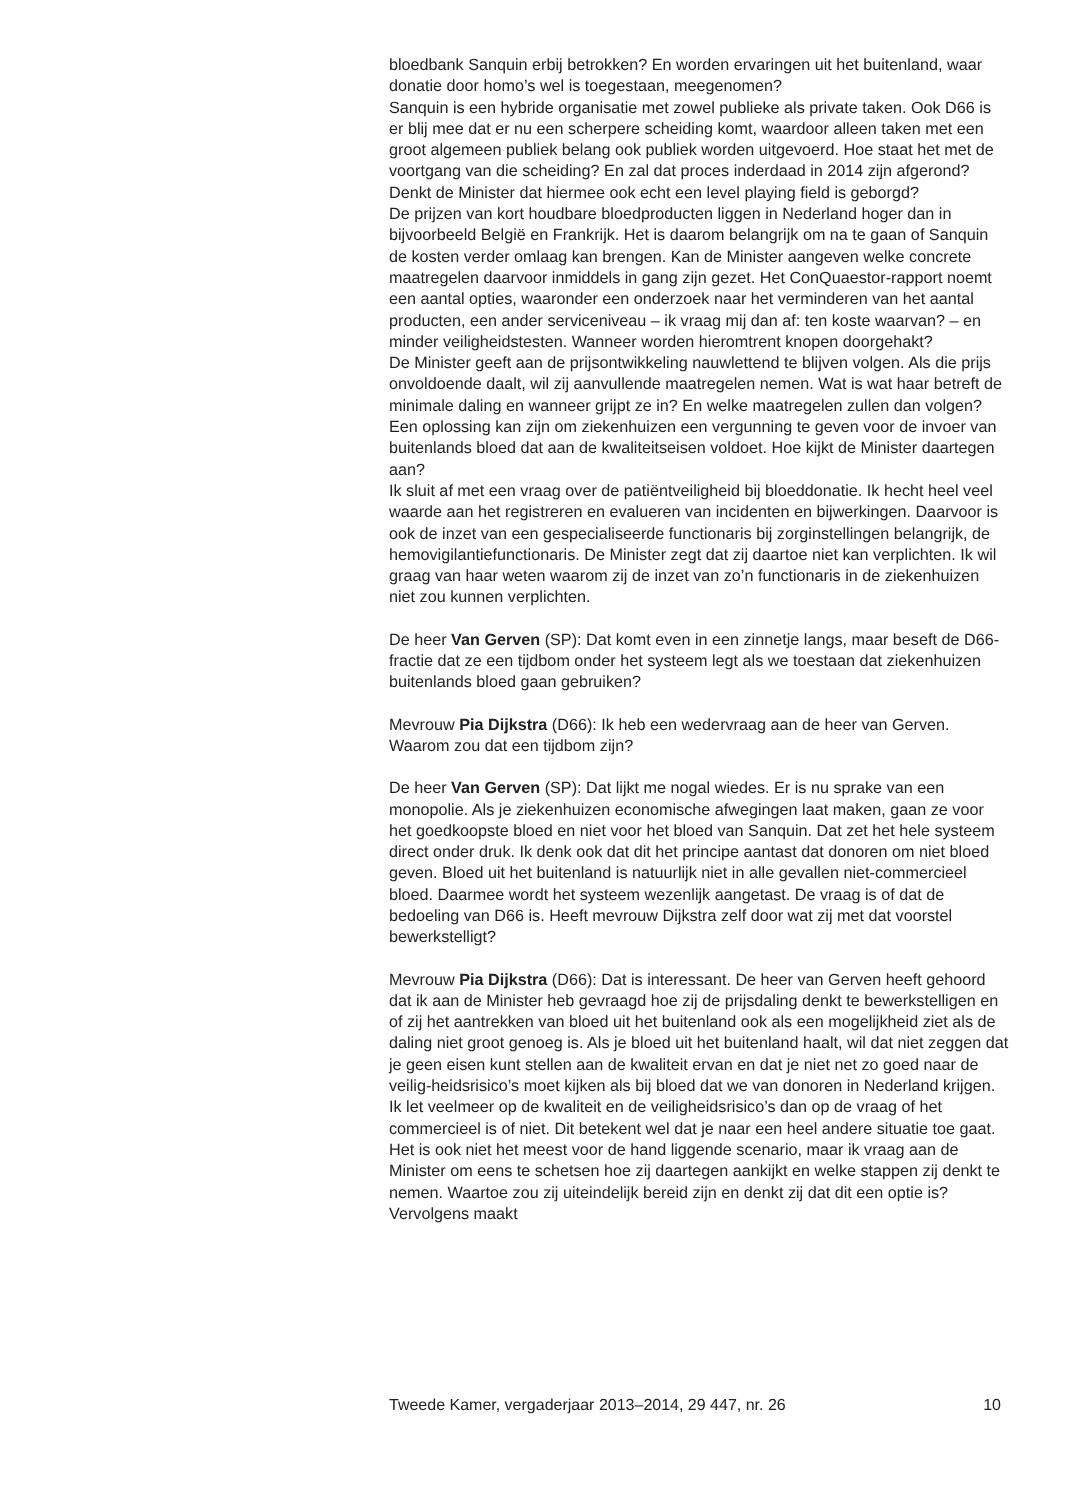bloedbank Sanquin erbij betrokken? En worden ervaringen uit het buitenland, waar donatie door homo’s wel is toegestaan, meegenomen?
Sanquin is een hybride organisatie met zowel publieke als private taken. Ook D66 is er blij mee dat er nu een scherpere scheiding komt, waardoor alleen taken met een groot algemeen publiek belang ook publiek worden uitgevoerd. Hoe staat het met de voortgang van die scheiding? En zal dat proces inderdaad in 2014 zijn afgerond? Denkt de Minister dat hiermee ook echt een level playing field is geborgd?
De prijzen van kort houdbare bloedproducten liggen in Nederland hoger dan in bijvoorbeeld België en Frankrijk. Het is daarom belangrijk om na te gaan of Sanquin de kosten verder omlaag kan brengen. Kan de Minister aangeven welke concrete maatregelen daarvoor inmiddels in gang zijn gezet. Het ConQuaestor-rapport noemt een aantal opties, waaronder een onderzoek naar het verminderen van het aantal producten, een ander serviceniveau – ik vraag mij dan af: ten koste waarvan? – en minder veiligheidstesten. Wanneer worden hieromtrent knopen doorgehakt?
De Minister geeft aan de prijsontwikkeling nauwlettend te blijven volgen. Als die prijs onvoldoende daalt, wil zij aanvullende maatregelen nemen. Wat is wat haar betreft de minimale daling en wanneer grijpt ze in? En welke maatregelen zullen dan volgen? Een oplossing kan zijn om ziekenhuizen een vergunning te geven voor de invoer van buitenlands bloed dat aan de kwaliteitseisen voldoet. Hoe kijkt de Minister daartegen aan?
Ik sluit af met een vraag over de patiëntveiligheid bij bloeddonatie. Ik hecht heel veel waarde aan het registreren en evalueren van incidenten en bijwerkingen. Daarvoor is ook de inzet van een gespecialiseerde functionaris bij zorginstellingen belangrijk, de hemovigilantiefunctionaris. De Minister zegt dat zij daartoe niet kan verplichten. Ik wil graag van haar weten waarom zij de inzet van zo’n functionaris in de ziekenhuizen niet zou kunnen verplichten.
De heer Van Gerven (SP): Dat komt even in een zinnetje langs, maar beseft de D66-fractie dat ze een tijdbom onder het systeem legt als we toestaan dat ziekenhuizen buitenlands bloed gaan gebruiken?
Mevrouw Pia Dijkstra (D66): Ik heb een wedervraag aan de heer van Gerven. Waarom zou dat een tijdbom zijn?
De heer Van Gerven (SP): Dat lijkt me nogal wiedes. Er is nu sprake van een monopolie. Als je ziekenhuizen economische afwegingen laat maken, gaan ze voor het goedkoopste bloed en niet voor het bloed van Sanquin. Dat zet het hele systeem direct onder druk. Ik denk ook dat dit het principe aantast dat donoren om niet bloed geven. Bloed uit het buitenland is natuurlijk niet in alle gevallen niet-commercieel bloed. Daarmee wordt het systeem wezenlijk aangetast. De vraag is of dat de bedoeling van D66 is. Heeft mevrouw Dijkstra zelf door wat zij met dat voorstel bewerkstelligt?
Mevrouw Pia Dijkstra (D66): Dat is interessant. De heer van Gerven heeft gehoord dat ik aan de Minister heb gevraagd hoe zij de prijsdaling denkt te bewerkstelligen en of zij het aantrekken van bloed uit het buitenland ook als een mogelijkheid ziet als de daling niet groot genoeg is. Als je bloed uit het buitenland haalt, wil dat niet zeggen dat je geen eisen kunt stellen aan de kwaliteit ervan en dat je niet net zo goed naar de veilig-heidsrisico’s moet kijken als bij bloed dat we van donoren in Nederland krijgen. Ik let veelmeer op de kwaliteit en de veiligheidsrisico’s dan op de vraag of het commercieel is of niet. Dit betekent wel dat je naar een heel andere situatie toe gaat. Het is ook niet het meest voor de hand liggende scenario, maar ik vraag aan de Minister om eens te schetsen hoe zij daartegen aankijkt en welke stappen zij denkt te nemen. Waartoe zou zij uiteindelijk bereid zijn en denkt zij dat dit een optie is? Vervolgens maakt
Tweede Kamer, vergaderjaar 2013–2014, 29 447, nr. 26 10